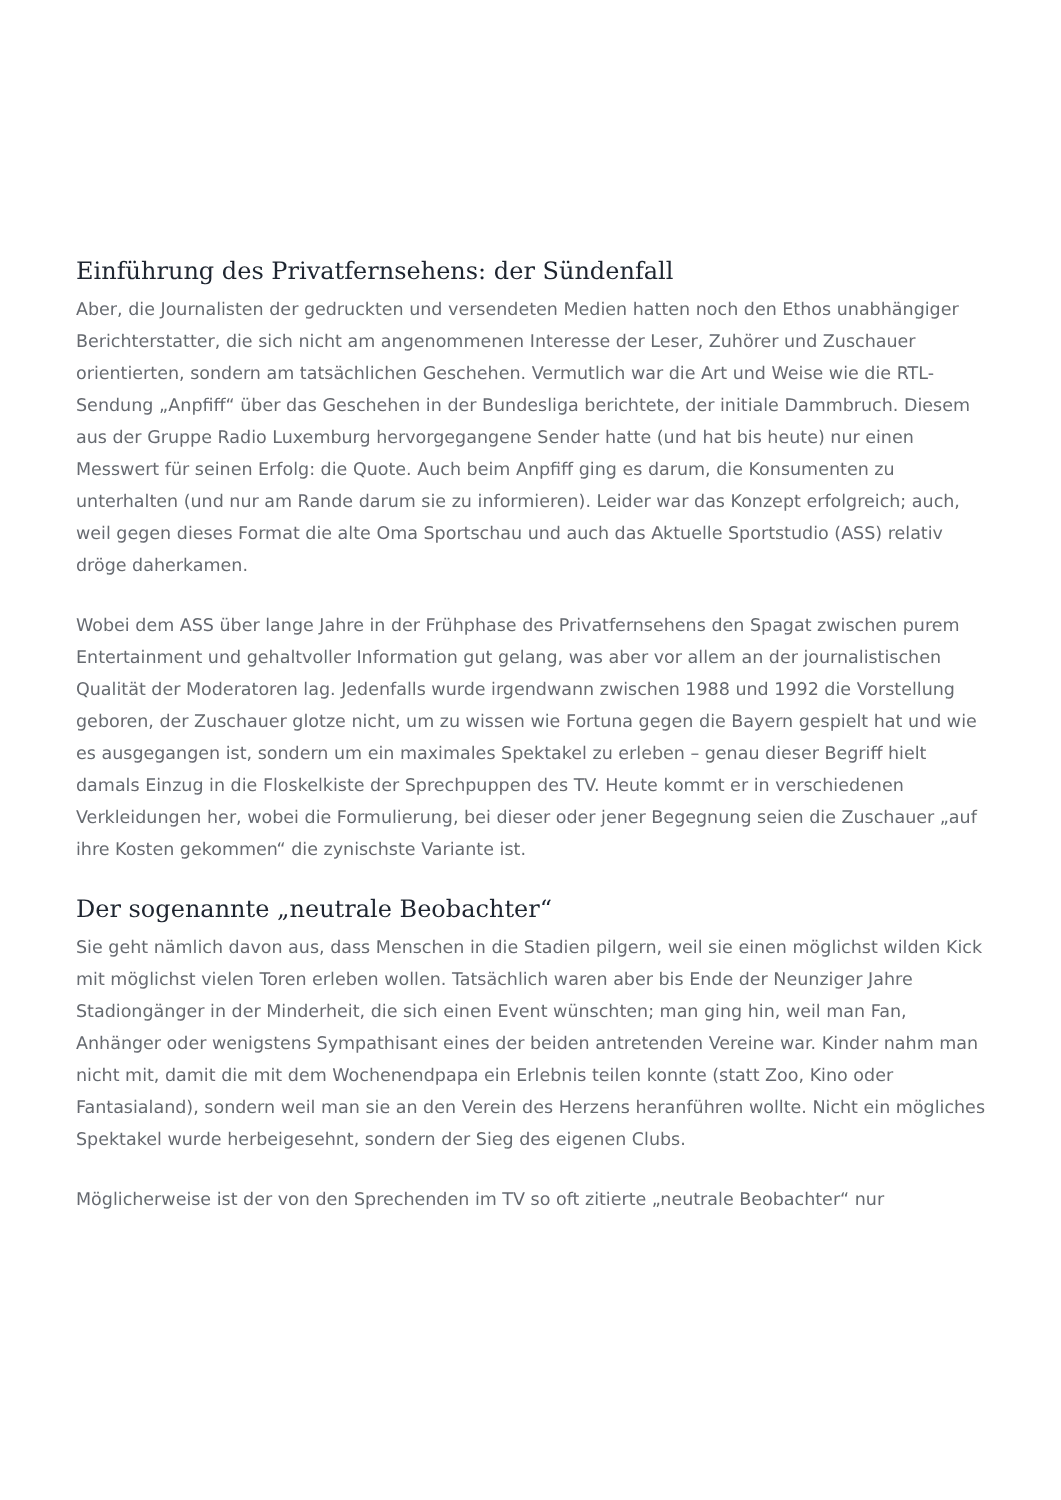Einführung des Privatfernsehens: der Sündenfall
Aber, die Journalisten der gedruckten und versendeten Medien hatten noch den Ethos unabhängiger Berichterstatter, die sich nicht am angenommenen Interesse der Leser, Zuhörer und Zuschauer orientierten, sondern am tatsächlichen Geschehen. Vermutlich war die Art und Weise wie die RTL-Sendung „Anpfiff“ über das Geschehen in der Bundesliga berichtete, der initiale Dammbruch. Diesem aus der Gruppe Radio Luxemburg hervorgegangene Sender hatte (und hat bis heute) nur einen Messwert für seinen Erfolg: die Quote. Auch beim Anpfiff ging es darum, die Konsumenten zu unterhalten (und nur am Rande darum sie zu informieren). Leider war das Konzept erfolgreich; auch, weil gegen dieses Format die alte Oma Sportschau und auch das Aktuelle Sportstudio (ASS) relativ dröge daherkamen.
Wobei dem ASS über lange Jahre in der Frühphase des Privatfernsehens den Spagat zwischen purem Entertainment und gehaltvoller Information gut gelang, was aber vor allem an der journalistischen Qualität der Moderatoren lag. Jedenfalls wurde irgendwann zwischen 1988 und 1992 die Vorstellung geboren, der Zuschauer glotze nicht, um zu wissen wie Fortuna gegen die Bayern gespielt hat und wie es ausgegangen ist, sondern um ein maximales Spektakel zu erleben – genau dieser Begriff hielt damals Einzug in die Floskelkiste der Sprechpuppen des TV. Heute kommt er in verschiedenen Verkleidungen her, wobei die Formulierung, bei dieser oder jener Begegnung seien die Zuschauer „auf ihre Kosten gekommen“ die zynischste Variante ist.
Der sogenannte „neutrale Beobachter“
Sie geht nämlich davon aus, dass Menschen in die Stadien pilgern, weil sie einen möglichst wilden Kick mit möglichst vielen Toren erleben wollen. Tatsächlich waren aber bis Ende der Neunziger Jahre Stadiongänger in der Minderheit, die sich einen Event wünschten; man ging hin, weil man Fan, Anhänger oder wenigstens Sympathisant eines der beiden antretenden Vereine war. Kinder nahm man nicht mit, damit die mit dem Wochenendpapa ein Erlebnis teilen konnte (statt Zoo, Kino oder Fantasialand), sondern weil man sie an den Verein des Herzens heranführen wollte. Nicht ein mögliches Spektakel wurde herbeigesehnt, sondern der Sieg des eigenen Clubs.
Möglicherweise ist der von den Sprechenden im TV so oft zitierte „neutrale Beobachter“ nur